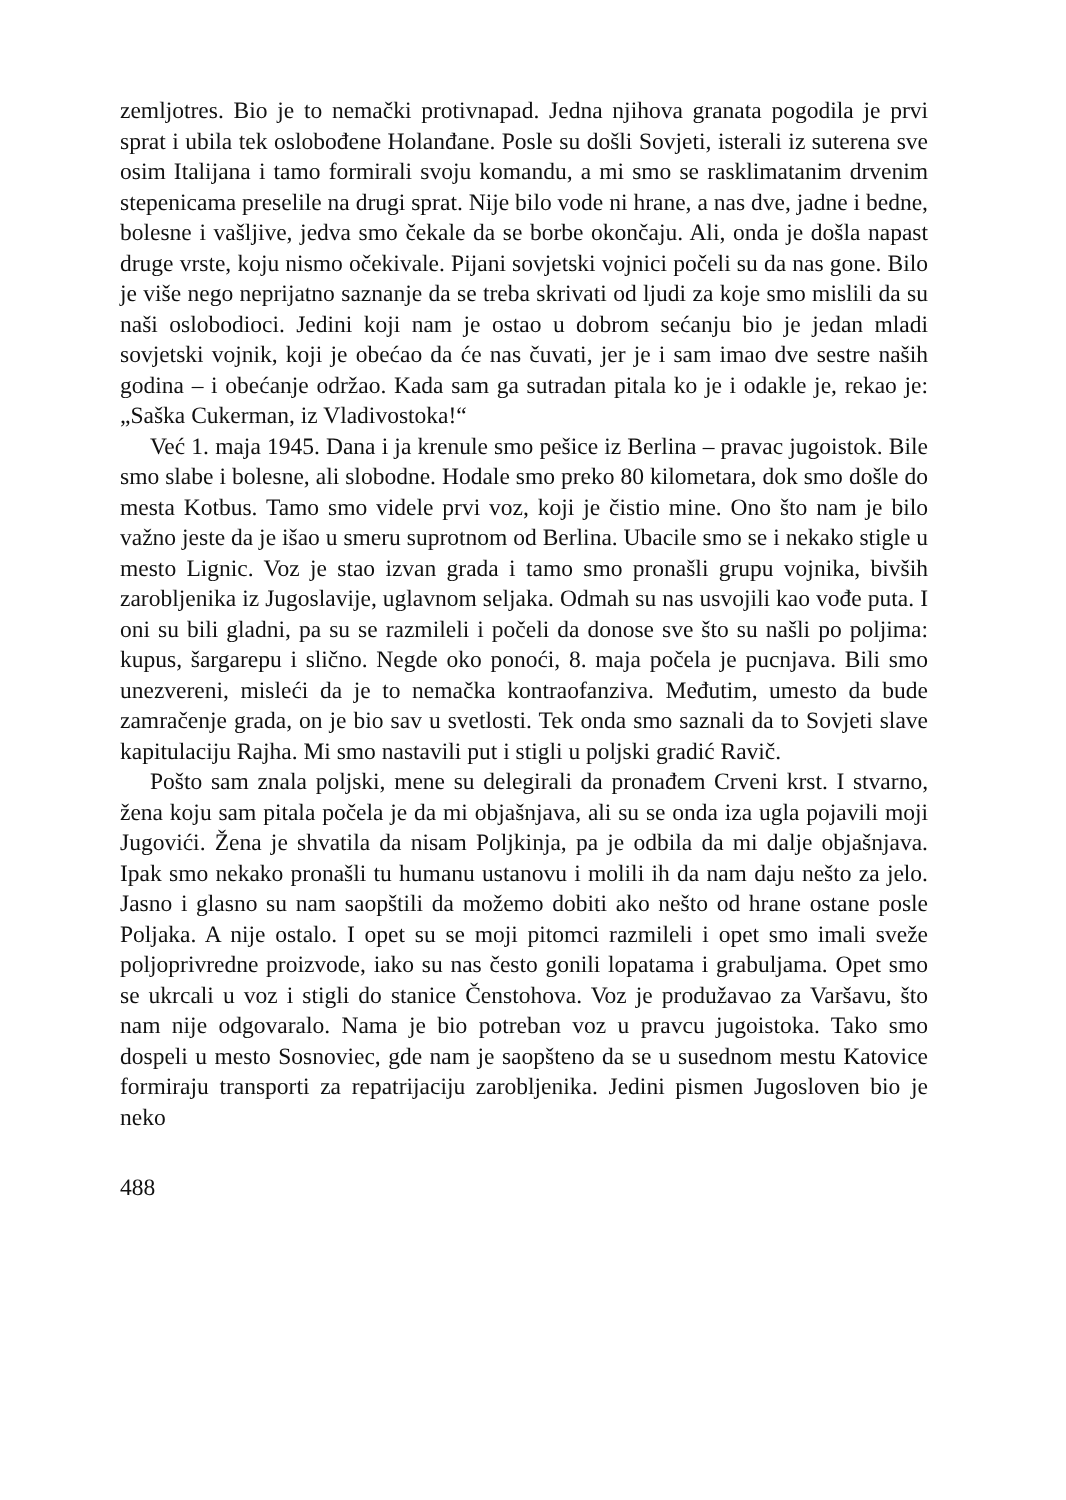zemljotres. Bio je to nemački protivnapad. Jedna njihova granata pogodila je prvi sprat i ubila tek oslobođene Holanđane. Posle su došli Sovjeti, isterali iz suterena sve osim Italijana i tamo formirali svoju komandu, a mi smo se rasklimatanim drvenim stepenicama preselile na drugi sprat. Nije bilo vode ni hrane, a nas dve, jadne i bedne, bolesne i vašljive, jedva smo čekale da se borbe okončaju. Ali, onda je došla napast druge vrste, koju nismo očekivale. Pijani sovjetski vojnici počeli su da nas gone. Bilo je više nego neprijatno saznanje da se treba skrivati od ljudi za koje smo mislili da su naši oslobodioci. Jedini koji nam je ostao u dobrom sećanju bio je jedan mladi sovjetski vojnik, koji je obećao da će nas čuvati, jer je i sam imao dve sestre naših godina – i obećanje održao. Kada sam ga sutradan pitala ko je i odakle je, rekao je: „Saška Cukerman, iz Vladivostoka!“
Već 1. maja 1945. Dana i ja krenule smo pešice iz Berlina – pravac jugoistok. Bile smo slabe i bolesne, ali slobodne. Hodale smo preko 80 kilometara, dok smo došle do mesta Kotbus. Tamo smo videle prvi voz, koji je čistio mine. Ono što nam je bilo važno jeste da je išao u smeru suprotnom od Berlina. Ubacile smo se i nekako stigle u mesto Lignic. Voz je stao izvan grada i tamo smo pronašli grupu vojnika, bivših zarobljenika iz Jugoslavije, uglavnom seljaka. Odmah su nas usvojili kao vođe puta. I oni su bili gladni, pa su se razmileli i počeli da donose sve što su našli po poljima: kupus, šargarepu i slično. Negde oko ponoći, 8. maja počela je pucnjava. Bili smo unezvereni, misleći da je to nemačka kontraofanziva. Međutim, umesto da bude zamračenje grada, on je bio sav u svetlosti. Tek onda smo saznali da to Sovjeti slave kapitulaciju Rajha. Mi smo nastavili put i stigli u poljski gradić Ravič.
Pošto sam znala poljski, mene su delegirali da pronađem Crveni krst. I stvarno, žena koju sam pitala počela je da mi objašnjava, ali su se onda iza ugla pojavili moji Jugovići. Žena je shvatila da nisam Poljkinja, pa je odbila da mi dalje objašnjava. Ipak smo nekako pronašli tu humanu ustanovu i molili ih da nam daju nešto za jelo. Jasno i glasno su nam saopštili da možemo dobiti ako nešto od hrane ostane posle Poljaka. A nije ostalo. I opet su se moji pitomci razmileli i opet smo imali sveže poljoprivredne proizvode, iako su nas često gonili lopatama i grabuljama. Opet smo se ukrcali u voz i stigli do stanice Čenstohova. Voz je produžavao za Varšavu, što nam nije odgovaralo. Nama je bio potreban voz u pravcu jugoistoka. Tako smo dospeli u mesto Sosnoviec, gde nam je saopšteno da se u susednom mestu Katovice formiraju transporti za repatrijaciju zarobljenika. Jedini pismen Jugosloven bio je neko
488